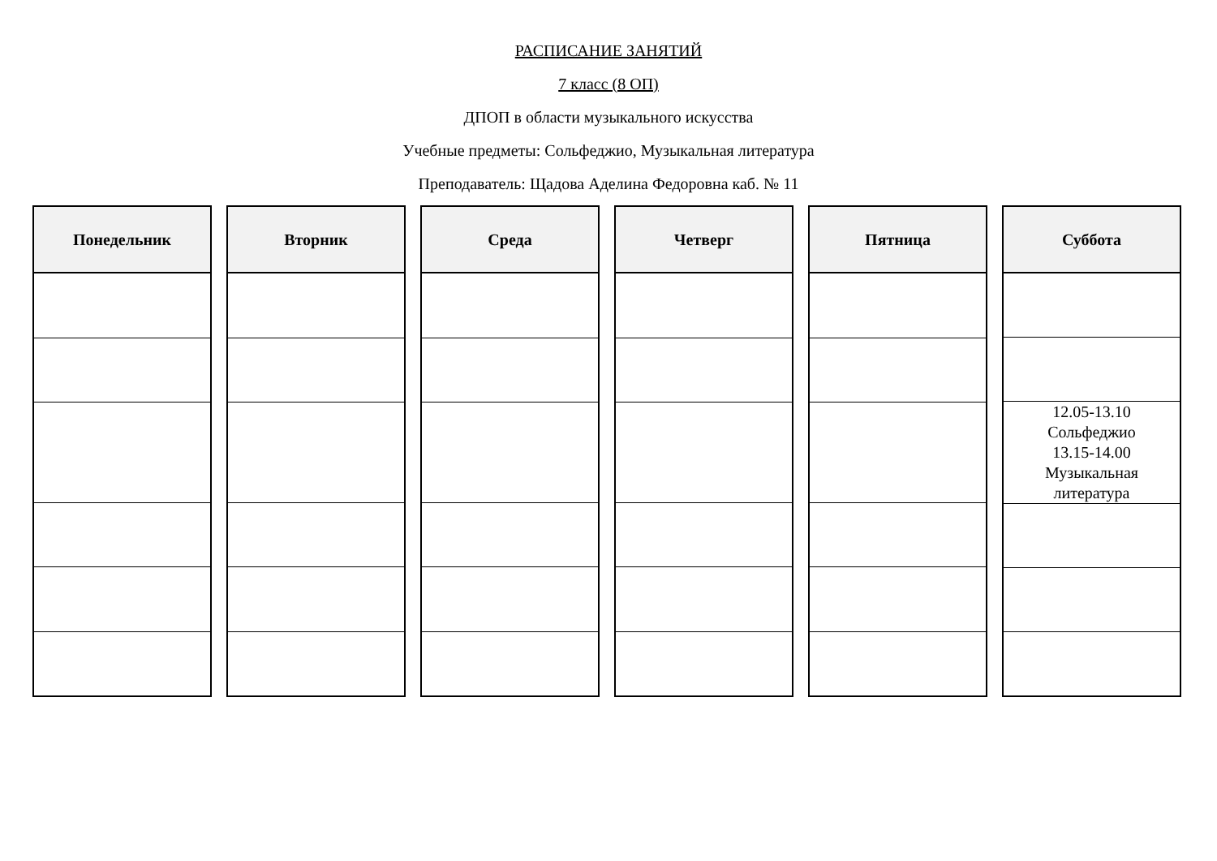РАСПИСАНИЕ ЗАНЯТИЙ
7 класс (8 ОП)
ДПОП в области музыкального искусства
Учебные предметы: Сольфеджио, Музыкальная литература
Преподаватель: Щадова Аделина Федоровна каб. № 11
| Понедельник |
| --- |
| Вторник |
| --- |
| Среда |
| --- |
| Четверг |
| --- |
| Пятница |
| --- |
| Суббота |
| --- |
| 12.05-13.10 Сольфеджио 13.15-14.00 Музыкальная литература |